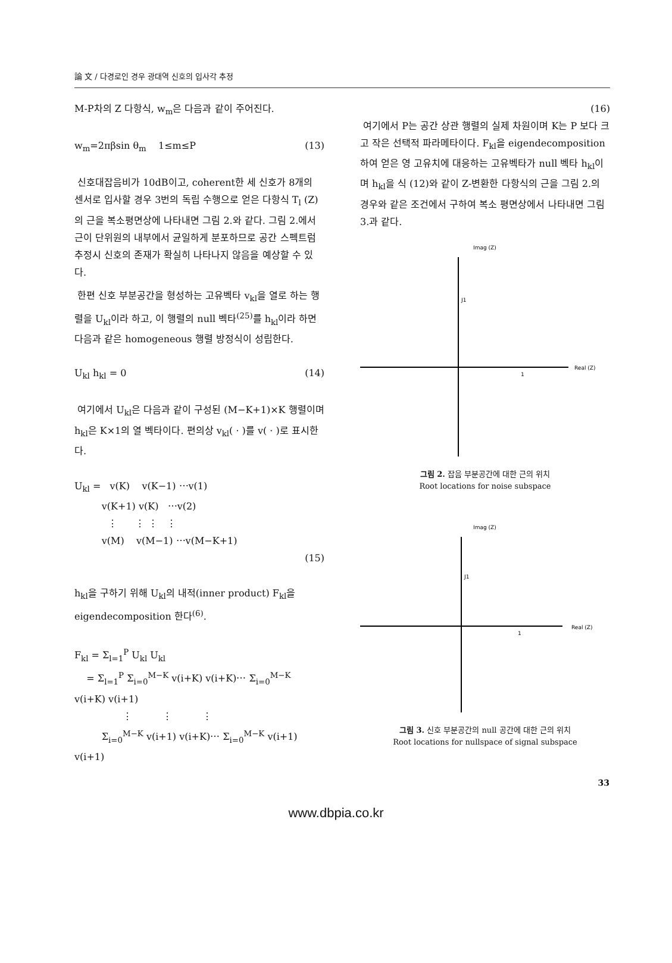論 文 / 다경로인 경우 광대역 신호의 입사각 추정
M-P차의 Z 다항식, w<sub>m</sub>은 다음과 같이 주어진다.
w<sub>m</sub>=2πβsin θ<sub>m</sub> 1≤m≤P (13)
신호대잡음비가 10dB이고, coherent한 세 신호가 8개의 센서로 입사할 경우 3번의 독립 수행으로 얻은 다항식 T<sub>l</sub> (Z)의 근을 복소평면상에 나타내면 그림 2.와 같다. 그림 2.에서 근이 단위원의 내부에서 균일하게 분포하므로 공간 스펙트럼 추정시 신호의 존재가 확실히 나타나지 않음을 예상할 수 있다.
한편 신호 부분공간을 형성하는 고유벡타 v<sub>kl</sub>을 열로 하는 행렬을 U<sub>kl</sub>이라 하고, 이 행렬의 null 벡타<sup>(25)</sup>를 h<sub>kl</sub>이라 하면 다음과 같은 homogeneous 행렬 방정식이 성립한다.
U<sub>kl</sub> h<sub>kl</sub> = 0 (14)
여기에서 U<sub>kl</sub>은 다음과 같이 구성된 (M−K+1)×K 행렬이며 h<sub>kl</sub>은 K×1의 열 벡타이다. 편의상 v<sub>kl</sub>( · )를 v( · )로 표시한다.
U<sub>kl</sub> = v(K) v(K−1) ⋯v(1)
v(K+1) v(K) ⋯v(2)
⋮ ⋮ ⋮ ⋮
v(M) v(M−1) ⋯v(M−K+1)
(15)
h<sub>kl</sub>을 구하기 위해 U<sub>kl</sub>의 내적(inner product) F<sub>kl</sub>을 eigendecomposition 한다<sup>(6)</sup>.
F<sub>kl</sub> = Σ<sub>l=1</sub><sup>P</sup> U<sub>kl</sub> U<sub>kl</sub>
= Σ<sub>l=1</sub><sup>P</sup> Σ<sub>i=0</sub><sup>M−K</sup> v(i+K) v(i+K)⋯ Σ<sub>i=0</sub><sup>M−K</sup> v(i+K) v(i+1)
⋮ ⋮ ⋮
Σ<sub>i=0</sub><sup>M−K</sup> v(i+1) v(i+K)⋯ Σ<sub>i=0</sub><sup>M−K</sup> v(i+1) v(i+1)
(16)
여기에서 P는 공간 상관 행렬의 실제 차원이며 K는 P 보다 크고 작은 선택적 파라메타이다. F<sub>kl</sub>을 eigendecomposition하여 얻은 영 고유치에 대응하는 고유벡타가 null 벡타 h<sub>kl</sub>이며 h<sub>kl</sub>을 식 (12)와 같이 Z-변환한 다항식의 근을 그림 2.의 경우와 같은 조건에서 구하여 복소 평면상에서 나타내면 그림 3.과 같다.
Imag (Z)
Real (Z)
J1
1
그림 2. 잡음 부분공간에 대한 근의 위치
Root locations for noise subspace
Imag (Z)
Real (Z)
J1
1
그림 3. 신호 부분공간의 null 공간에 대한 근의 위치
Root locations for nullspace of signal subspace
33
www.dbpia.co.kr